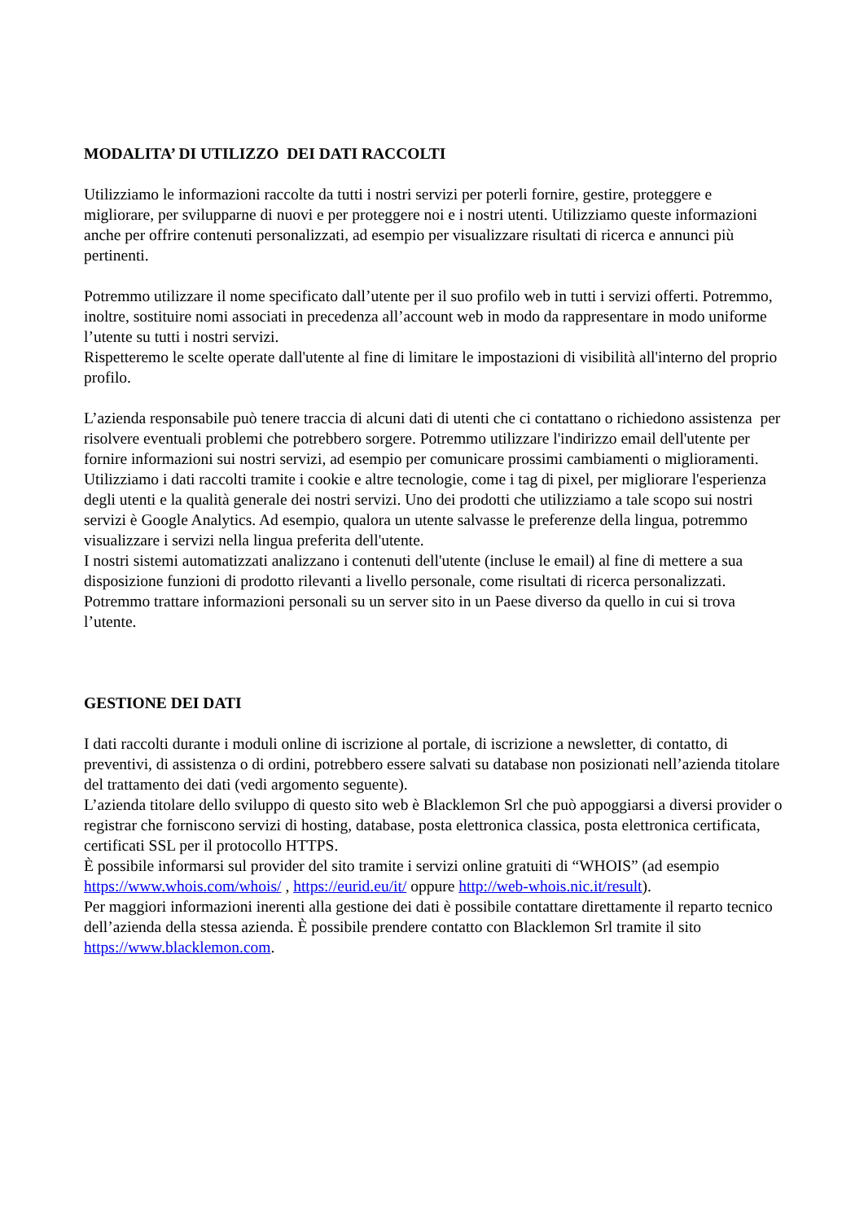MODALITA’ DI UTILIZZO DEI DATI RACCOLTI
Utilizziamo le informazioni raccolte da tutti i nostri servizi per poterli fornire, gestire, proteggere e migliorare, per svilupparne di nuovi e per proteggere noi e i nostri utenti. Utilizziamo queste informazioni anche per offrire contenuti personalizzati, ad esempio per visualizzare risultati di ricerca e annunci più pertinenti.
Potremmo utilizzare il nome specificato dall’utente per il suo profilo web in tutti i servizi offerti. Potremmo, inoltre, sostituire nomi associati in precedenza all’account web in modo da rappresentare in modo uniforme l’utente su tutti i nostri servizi.
Rispetteremo le scelte operate dall'utente al fine di limitare le impostazioni di visibilità all'interno del proprio profilo.
L’azienda responsabile può tenere traccia di alcuni dati di utenti che ci contattano o richiedono assistenza per risolvere eventuali problemi che potrebbero sorgere. Potremmo utilizzare l'indirizzo email dell'utente per fornire informazioni sui nostri servizi, ad esempio per comunicare prossimi cambiamenti o miglioramenti. Utilizziamo i dati raccolti tramite i cookie e altre tecnologie, come i tag di pixel, per migliorare l'esperienza degli utenti e la qualità generale dei nostri servizi. Uno dei prodotti che utilizziamo a tale scopo sui nostri servizi è Google Analytics. Ad esempio, qualora un utente salvasse le preferenze della lingua, potremmo visualizzare i servizi nella lingua preferita dell'utente.
I nostri sistemi automatizzati analizzano i contenuti dell'utente (incluse le email) al fine di mettere a sua disposizione funzioni di prodotto rilevanti a livello personale, come risultati di ricerca personalizzati.
Potremmo trattare informazioni personali su un server sito in un Paese diverso da quello in cui si trova l’utente.
GESTIONE DEI DATI
I dati raccolti durante i moduli online di iscrizione al portale, di iscrizione a newsletter, di contatto, di preventivi, di assistenza o di ordini, potrebbero essere salvati su database non posizionati nell’azienda titolare del trattamento dei dati (vedi argomento seguente).
L’azienda titolare dello sviluppo di questo sito web è Blacklemon Srl che può appoggiarsi a diversi provider o registrar che forniscono servizi di hosting, database, posta elettronica classica, posta elettronica certificata, certificati SSL per il protocollo HTTPS.
È possibile informarsi sul provider del sito tramite i servizi online gratuiti di “WHOIS” (ad esempio https://www.whois.com/whois/ , https://eurid.eu/it/ oppure http://web-whois.nic.it/result).
Per maggiori informazioni inerenti alla gestione dei dati è possibile contattare direttamente il reparto tecnico dell’azienda della stessa azienda. È possibile prendere contatto con Blacklemon Srl tramite il sito https://www.blacklemon.com.